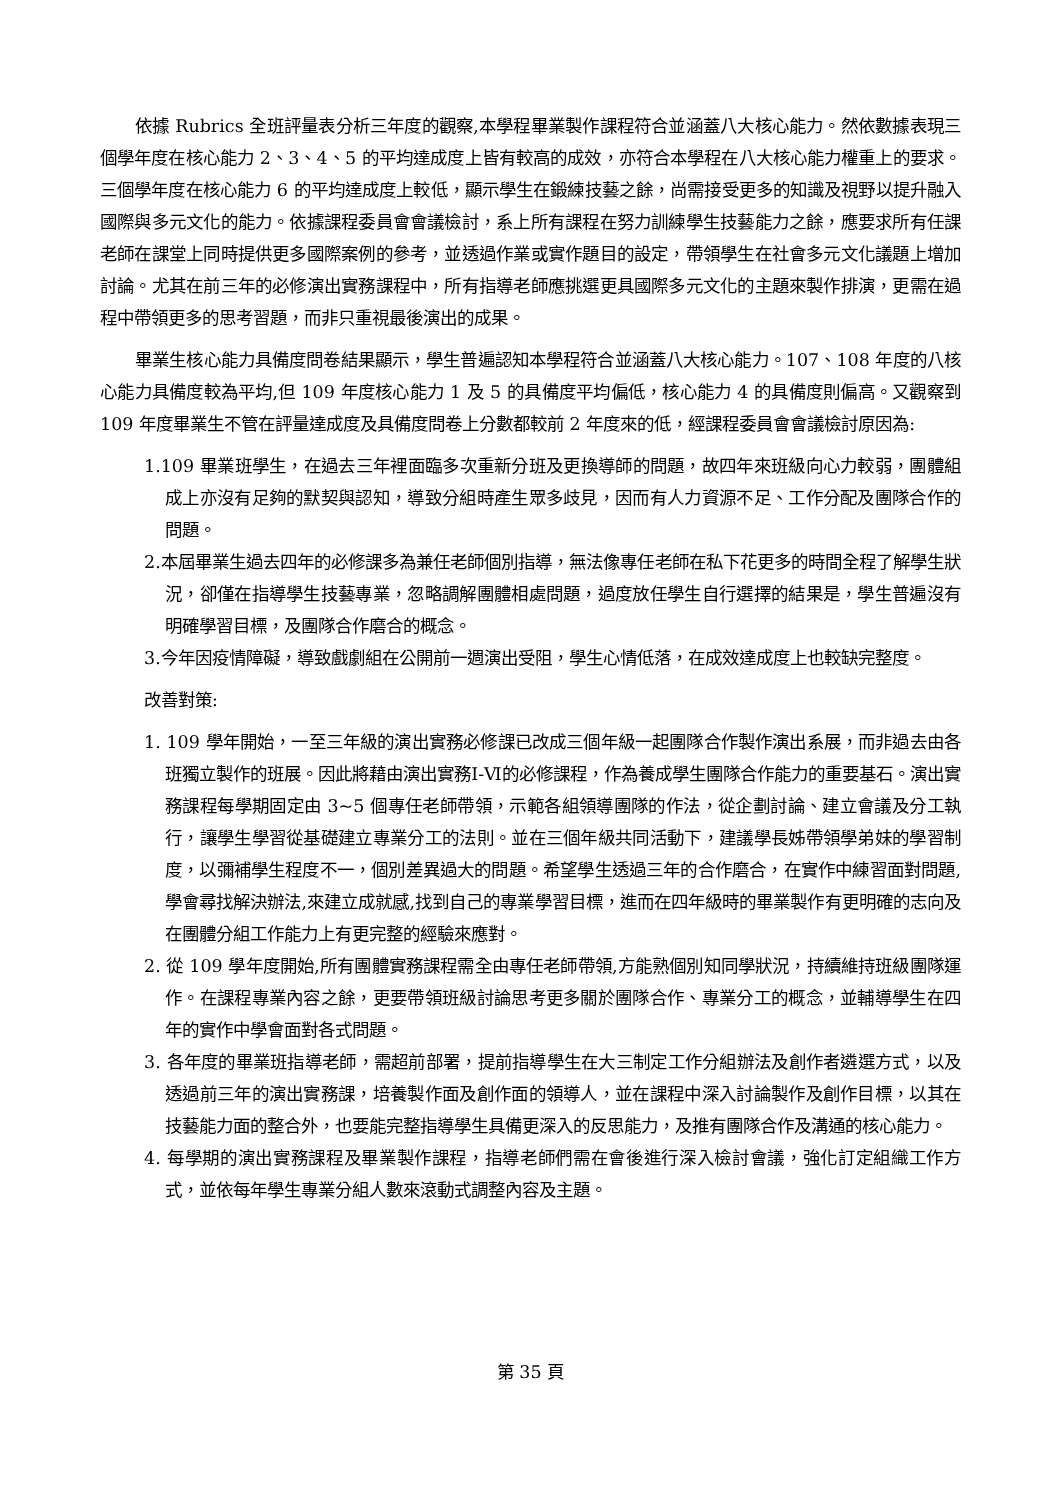依據 Rubrics 全班評量表分析三年度的觀察,本學程畢業製作課程符合並涵蓋八大核心能力。然依數據表現三個學年度在核心能力 2、3、4、5 的平均達成度上皆有較高的成效，亦符合本學程在八大核心能力權重上的要求。三個學年度在核心能力 6 的平均達成度上較低，顯示學生在鍛練技藝之餘，尚需接受更多的知識及視野以提升融入國際與多元文化的能力。依據課程委員會會議檢討，系上所有課程在努力訓練學生技藝能力之餘，應要求所有任課老師在課堂上同時提供更多國際案例的參考，並透過作業或實作題目的設定，帶領學生在社會多元文化議題上增加討論。尤其在前三年的必修演出實務課程中，所有指導老師應挑選更具國際多元文化的主題來製作排演，更需在過程中帶領更多的思考習題，而非只重視最後演出的成果。
畢業生核心能力具備度問卷結果顯示，學生普遍認知本學程符合並涵蓋八大核心能力。107、108 年度的八核心能力具備度較為平均,但 109 年度核心能力 1 及 5 的具備度平均偏低，核心能力 4 的具備度則偏高。又觀察到 109 年度畢業生不管在評量達成度及具備度問卷上分數都較前 2 年度來的低，經課程委員會會議檢討原因為:
1.109 畢業班學生，在過去三年裡面臨多次重新分班及更換導師的問題，故四年來班級向心力較弱，團體組成上亦沒有足夠的默契與認知，導致分組時產生眾多歧見，因而有人力資源不足、工作分配及團隊合作的問題。
2.本屆畢業生過去四年的必修課多為兼任老師個別指導，無法像專任老師在私下花更多的時間全程了解學生狀況，卻僅在指導學生技藝專業，忽略調解團體相處問題，過度放任學生自行選擇的結果是，學生普遍沒有明確學習目標，及團隊合作磨合的概念。
3.今年因疫情障礙，導致戲劇組在公開前一週演出受阻，學生心情低落，在成效達成度上也較缺完整度。
改善對策:
1. 109 學年開始，一至三年級的演出實務必修課已改成三個年級一起團隊合作製作演出系展，而非過去由各班獨立製作的班展。因此將藉由演出實務Ⅰ-Ⅵ的必修課程，作為養成學生團隊合作能力的重要基石。演出實務課程每學期固定由 3~5 個專任老師帶領，示範各組領導團隊的作法，從企劃討論、建立會議及分工執行，讓學生學習從基礎建立專業分工的法則。並在三個年級共同活動下，建議學長姊帶領學弟妹的學習制度，以彌補學生程度不一，個別差異過大的問題。希望學生透過三年的合作磨合，在實作中練習面對問題,學會尋找解決辦法,來建立成就感,找到自己的專業學習目標，進而在四年級時的畢業製作有更明確的志向及在團體分組工作能力上有更完整的經驗來應對。
2. 從 109 學年度開始,所有團體實務課程需全由專任老師帶領,方能熟個別知同學狀況，持續維持班級團隊運作。在課程專業內容之餘，更要帶領班級討論思考更多關於團隊合作、專業分工的概念，並輔導學生在四年的實作中學會面對各式問題。
3. 各年度的畢業班指導老師，需超前部署，提前指導學生在大三制定工作分組辦法及創作者遴選方式，以及透過前三年的演出實務課，培養製作面及創作面的領導人，並在課程中深入討論製作及創作目標，以其在技藝能力面的整合外，也要能完整指導學生具備更深入的反思能力，及推有團隊合作及溝通的核心能力。
4. 每學期的演出實務課程及畢業製作課程，指導老師們需在會後進行深入檢討會議，強化訂定組織工作方式，並依每年學生專業分組人數來滾動式調整內容及主題。
第 35 頁